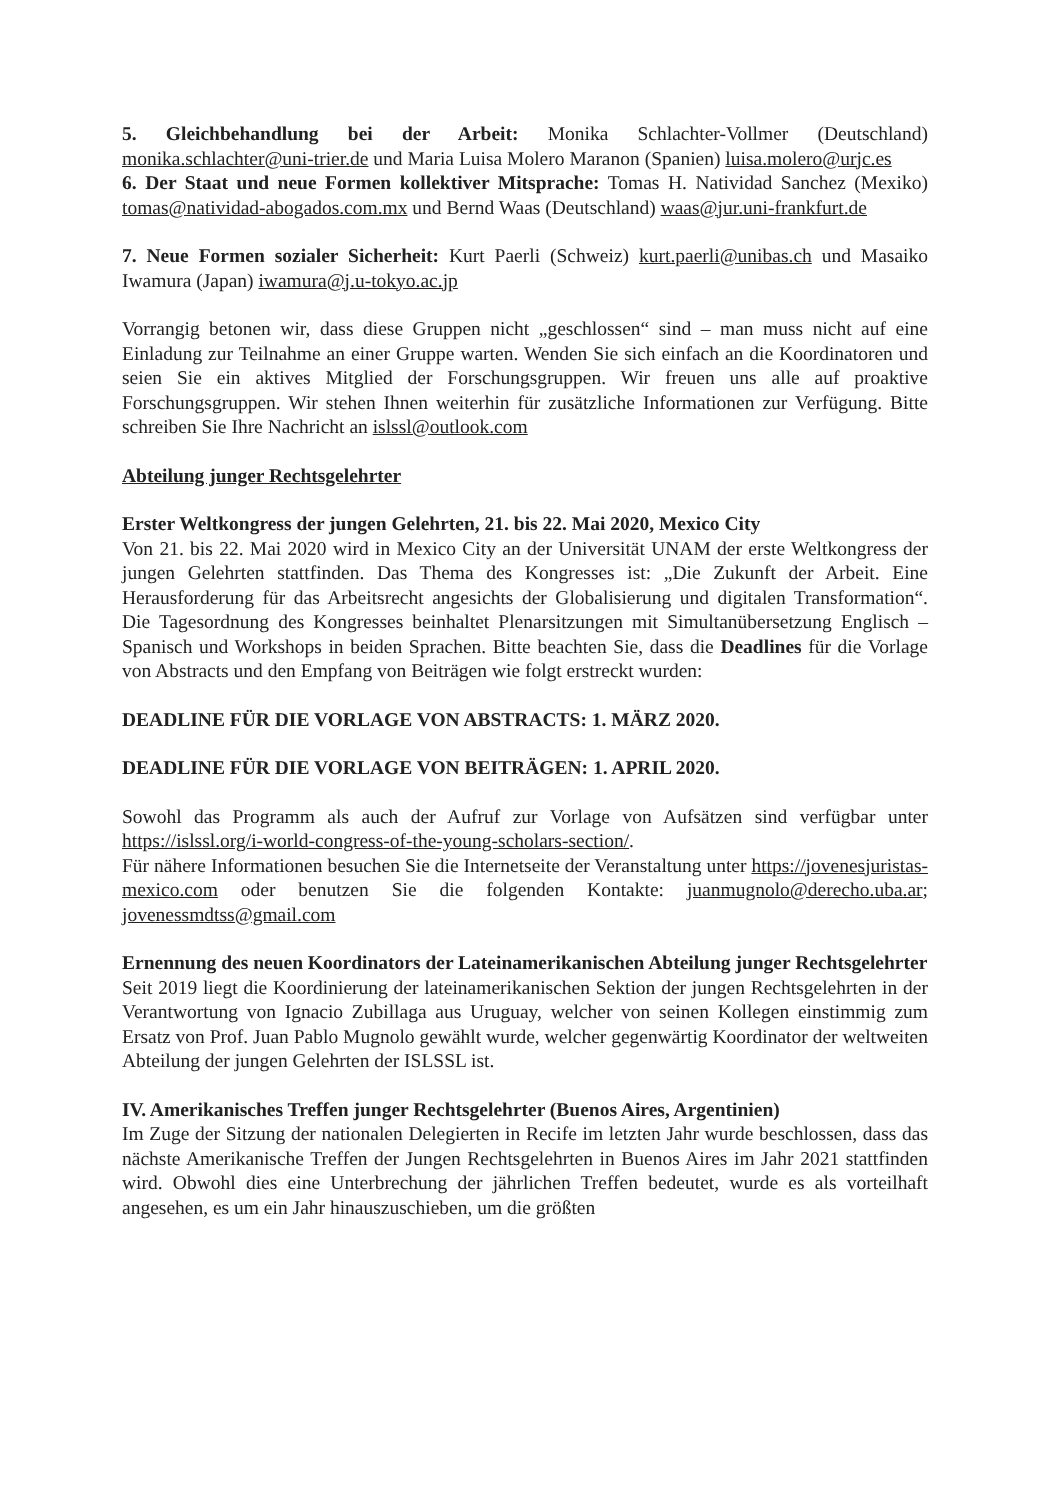5. Gleichbehandlung bei der Arbeit: Monika Schlachter-Vollmer (Deutschland) monika.schlachter@uni-trier.de und Maria Luisa Molero Maranon (Spanien) luisa.molero@urjc.es
6. Der Staat und neue Formen kollektiver Mitsprache: Tomas H. Natividad Sanchez (Mexiko) tomas@natividad-abogados.com.mx und Bernd Waas (Deutschland) waas@jur.uni-frankfurt.de
7. Neue Formen sozialer Sicherheit: Kurt Paerli (Schweiz) kurt.paerli@unibas.ch und Masaiko Iwamura (Japan) iwamura@j.u-tokyo.ac.jp
Vorrangig betonen wir, dass diese Gruppen nicht „geschlossen“ sind – man muss nicht auf eine Einladung zur Teilnahme an einer Gruppe warten. Wenden Sie sich einfach an die Koordinatoren und seien Sie ein aktives Mitglied der Forschungsgruppen. Wir freuen uns alle auf proaktive Forschungsgruppen. Wir stehen Ihnen weiterhin für zusätzliche Informationen zur Verfügung. Bitte schreiben Sie Ihre Nachricht an islssl@outlook.com
Abteilung junger Rechtsgelehrter
Erster Weltkongress der jungen Gelehrten, 21. bis 22. Mai 2020, Mexico City
Von 21. bis 22. Mai 2020 wird in Mexico City an der Universität UNAM der erste Weltkongress der jungen Gelehrten stattfinden. Das Thema des Kongresses ist: „Die Zukunft der Arbeit. Eine Herausforderung für das Arbeitsrecht angesichts der Globalisierung und digitalen Transformation“. Die Tagesordnung des Kongresses beinhaltet Plenarsitzungen mit Simultanübersetzung Englisch – Spanisch und Workshops in beiden Sprachen. Bitte beachten Sie, dass die Deadlines für die Vorlage von Abstracts und den Empfang von Beiträgen wie folgt erstreckt wurden:
DEADLINE FÜR DIE VORLAGE VON ABSTRACTS: 1. MÄRZ 2020.
DEADLINE FÜR DIE VORLAGE VON BEITRÄGEN: 1. APRIL 2020.
Sowohl das Programm als auch der Aufruf zur Vorlage von Aufsätzen sind verfügbar unter https://islssl.org/i-world-congress-of-the-young-scholars-section/.
Für nähere Informationen besuchen Sie die Internetseite der Veranstaltung unter https://jovenesjuristas-mexico.com oder benutzen Sie die folgenden Kontakte: juanmugnolo@derecho.uba.ar; jovenessmdtss@gmail.com
Ernennung des neuen Koordinators der Lateinamerikanischen Abteilung junger Rechtsgelehrter
Seit 2019 liegt die Koordinierung der lateinamerikanischen Sektion der jungen Rechtsgelehrten in der Verantwortung von Ignacio Zubillaga aus Uruguay, welcher von seinen Kollegen einstimmig zum Ersatz von Prof. Juan Pablo Mugnolo gewählt wurde, welcher gegenwärtig Koordinator der weltweiten Abteilung der jungen Gelehrten der ISLSSL ist.
IV. Amerikanisches Treffen junger Rechtsgelehrter (Buenos Aires, Argentinien)
Im Zuge der Sitzung der nationalen Delegierten in Recife im letzten Jahr wurde beschlossen, dass das nächste Amerikanische Treffen der Jungen Rechtsgelehrten in Buenos Aires im Jahr 2021 stattfinden wird. Obwohl dies eine Unterbrechung der jährlichen Treffen bedeutet, wurde es als vorteilhaft angesehen, es um ein Jahr hinauszuschieben, um die größten